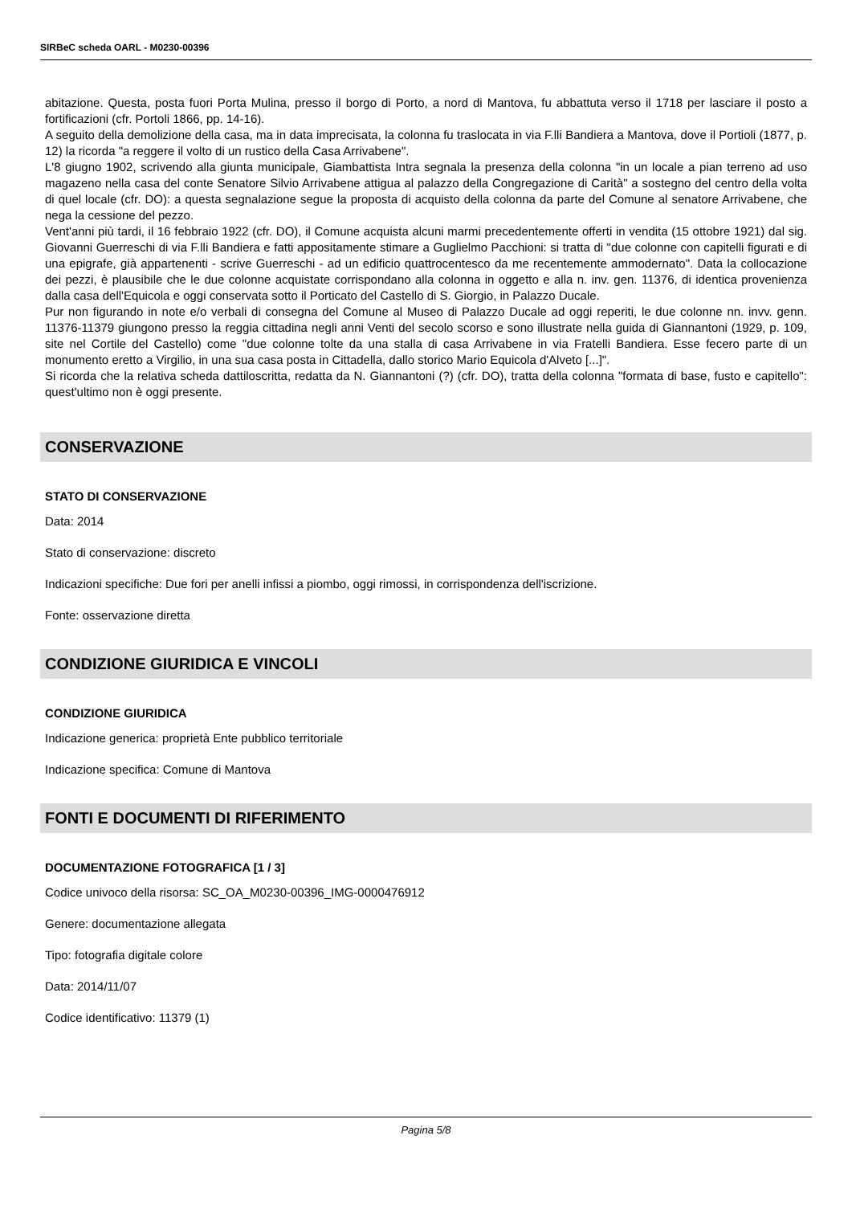SIRBeC scheda OARL - M0230-00396
abitazione. Questa, posta fuori Porta Mulina, presso il borgo di Porto, a nord di Mantova, fu abbattuta verso il 1718 per lasciare il posto a fortificazioni (cfr. Portoli 1866, pp. 14-16).
A seguito della demolizione della casa, ma in data imprecisata, la colonna fu traslocata in via F.lli Bandiera a Mantova, dove il Portioli (1877, p. 12) la ricorda "a reggere il volto di un rustico della Casa Arrivabene".
L'8 giugno 1902, scrivendo alla giunta municipale, Giambattista Intra segnala la presenza della colonna "in un locale a pian terreno ad uso magazeno nella casa del conte Senatore Silvio Arrivabene attigua al palazzo della Congregazione di Carità" a sostegno del centro della volta di quel locale (cfr. DO): a questa segnalazione segue la proposta di acquisto della colonna da parte del Comune al senatore Arrivabene, che nega la cessione del pezzo.
Vent'anni più tardi, il 16 febbraio 1922 (cfr. DO), il Comune acquista alcuni marmi precedentemente offerti in vendita (15 ottobre 1921) dal sig. Giovanni Guerreschi di via F.lli Bandiera e fatti appositamente stimare a Guglielmo Pacchioni: si tratta di "due colonne con capitelli figurati e di una epigrafe, già appartenenti - scrive Guerreschi - ad un edificio quattrocentesco da me recentemente ammodernato". Data la collocazione dei pezzi, è plausibile che le due colonne acquistate corrispondano alla colonna in oggetto e alla n. inv. gen. 11376, di identica provenienza dalla casa dell'Equicola e oggi conservata sotto il Porticato del Castello di S. Giorgio, in Palazzo Ducale.
Pur non figurando in note e/o verbali di consegna del Comune al Museo di Palazzo Ducale ad oggi reperiti, le due colonne nn. invv. genn. 11376-11379 giungono presso la reggia cittadina negli anni Venti del secolo scorso e sono illustrate nella guida di Giannantoni (1929, p. 109, site nel Cortile del Castello) come "due colonne tolte da una stalla di casa Arrivabene in via Fratelli Bandiera. Esse fecero parte di un monumento eretto a Virgilio, in una sua casa posta in Cittadella, dallo storico Mario Equicola d'Alveto [...]".
Si ricorda che la relativa scheda dattiloscritta, redatta da N. Giannantoni (?) (cfr. DO), tratta della colonna "formata di base, fusto e capitello": quest'ultimo non è oggi presente.
CONSERVAZIONE
STATO DI CONSERVAZIONE
Data: 2014
Stato di conservazione: discreto
Indicazioni specifiche: Due fori per anelli infissi a piombo, oggi rimossi, in corrispondenza dell'iscrizione.
Fonte: osservazione diretta
CONDIZIONE GIURIDICA E VINCOLI
CONDIZIONE GIURIDICA
Indicazione generica: proprietà Ente pubblico territoriale
Indicazione specifica: Comune di Mantova
FONTI E DOCUMENTI DI RIFERIMENTO
DOCUMENTAZIONE FOTOGRAFICA [1 / 3]
Codice univoco della risorsa: SC_OA_M0230-00396_IMG-0000476912
Genere: documentazione allegata
Tipo: fotografia digitale colore
Data: 2014/11/07
Codice identificativo: 11379 (1)
Pagina 5/8